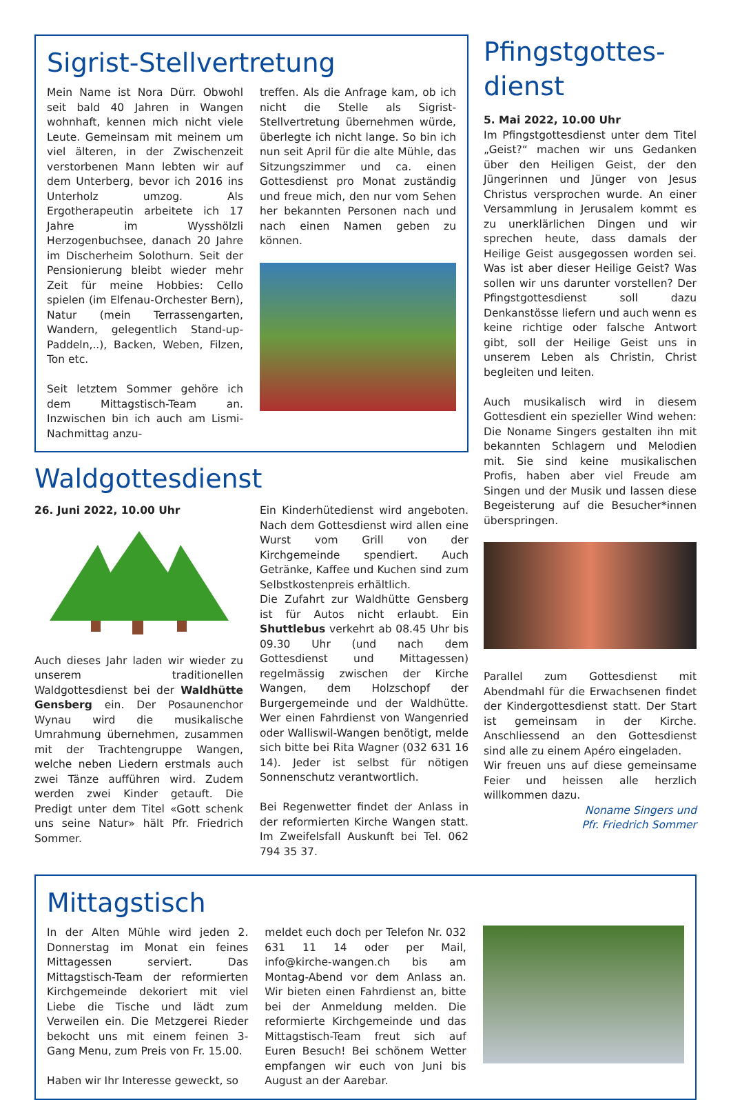Sigrist-Stellvertretung
Mein Name ist Nora Dürr. Obwohl seit bald 40 Jahren in Wangen wohnhaft, kennen mich nicht viele Leute. Gemeinsam mit meinem um viel älteren, in der Zwischenzeit verstorbenen Mann lebten wir auf dem Unterberg, bevor ich 2016 ins Unterholz umzog. Als Ergotherapeutin arbeitete ich 17 Jahre im Wysshölzli Herzogenbuchsee, danach 20 Jahre im Discherheim Solothurn. Seit der Pensionierung bleibt wieder mehr Zeit für meine Hobbies: Cello spielen (im Elfenau-Orchester Bern), Natur (mein Terrassengarten, Wandern, gelegentlich Stand-up-Paddeln,..), Backen, Weben, Filzen, Ton etc.
Seit letztem Sommer gehöre ich dem Mittagstisch-Team an. Inzwischen bin ich auch am Lismi-Nachmittag anzu-
treffen. Als die Anfrage kam, ob ich nicht die Stelle als Sigrist-Stellvertretung übernehmen würde, überlegte ich nicht lange. So bin ich nun seit April für die alte Mühle, das Sitzungszimmer und ca. einen Gottesdienst pro Monat zuständig und freue mich, den nur vom Sehen her bekannten Personen nach und nach einen Namen geben zu können.
Waldgottesdienst
26. Juni 2022, 10.00 Uhr
Auch dieses Jahr laden wir wieder zu unserem traditionellen Waldgottesdienst bei der Waldhütte Gensberg ein. Der Posaunenchor Wynau wird die musikalische Umrahmung übernehmen, zusammen mit der Trachtengruppe Wangen, welche neben Liedern erstmals auch zwei Tänze aufführen wird. Zudem werden zwei Kinder getauft. Die Predigt unter dem Titel «Gott schenk uns seine Natur» hält Pfr. Friedrich Sommer.
Ein Kinderhütedienst wird angeboten. Nach dem Gottesdienst wird allen eine Wurst vom Grill von der Kirchgemeinde spendiert. Auch Getränke, Kaffee und Kuchen sind zum Selbstkostenpreis erhältlich.
Die Zufahrt zur Waldhütte Gensberg ist für Autos nicht erlaubt. Ein Shuttlebus verkehrt ab 08.45 Uhr bis 09.30 Uhr (und nach dem Gottesdienst und Mittagessen) regelmässig zwischen der Kirche Wangen, dem Holzschopf der Burgergemeinde und der Waldhütte. Wer einen Fahrdienst von Wangenried oder Walliswil-Wangen benötigt, melde sich bitte bei Rita Wagner (032 631 16 14). Jeder ist selbst für nötigen Sonnenschutz verantwortlich.
Bei Regenwetter findet der Anlass in der reformierten Kirche Wangen statt. Im Zweifelsfall Auskunft bei Tel. 062 794 35 37.
Pfingstgottes-
dienst
5. Mai 2022, 10.00 Uhr
Im Pfingstgottesdienst unter dem Titel „Geist?“ machen wir uns Gedanken über den Heiligen Geist, der den Jüngerinnen und Jünger von Jesus Christus versprochen wurde. An einer Versammlung in Jerusalem kommt es zu unerklärlichen Dingen und wir sprechen heute, dass damals der Heilige Geist ausgegossen worden sei. Was ist aber dieser Heilige Geist? Was sollen wir uns darunter vorstellen? Der Pfingstgottesdienst soll dazu Denkanstösse liefern und auch wenn es keine richtige oder falsche Antwort gibt, soll der Heilige Geist uns in unserem Leben als Christin, Christ begleiten und leiten.
Auch musikalisch wird in diesem Gottesdient ein spezieller Wind wehen: Die Noname Singers gestalten ihn mit bekannten Schlagern und Melodien mit. Sie sind keine musikalischen Profis, haben aber viel Freude am Singen und der Musik und lassen diese Begeisterung auf die Besucher*innen überspringen.
Parallel zum Gottesdienst mit Abendmahl für die Erwachsenen findet der Kindergottesdienst statt. Der Start ist gemeinsam in der Kirche. Anschliessend an den Gottesdienst sind alle zu einem Apéro eingeladen.
Wir freuen uns auf diese gemeinsame Feier und heissen alle herzlich willkommen dazu.
Noname Singers und
Pfr. Friedrich Sommer
Mittagstisch
In der Alten Mühle wird jeden 2. Donnerstag im Monat ein feines Mittagessen serviert. Das Mittagstisch-Team der reformierten Kirchgemeinde dekoriert mit viel Liebe die Tische und lädt zum Verweilen ein. Die Metzgerei Rieder bekocht uns mit einem feinen 3-Gang Menu, zum Preis von Fr. 15.00.
Haben wir Ihr Interesse geweckt, so
meldet euch doch per Telefon Nr. 032 631 11 14 oder per Mail, info@kirche-wangen.ch bis am Montag-Abend vor dem Anlass an. Wir bieten einen Fahrdienst an, bitte bei der Anmeldung melden. Die reformierte Kirchgemeinde und das Mittagstisch-Team freut sich auf Euren Besuch! Bei schönem Wetter empfangen wir euch von Juni bis August an der Aarebar.